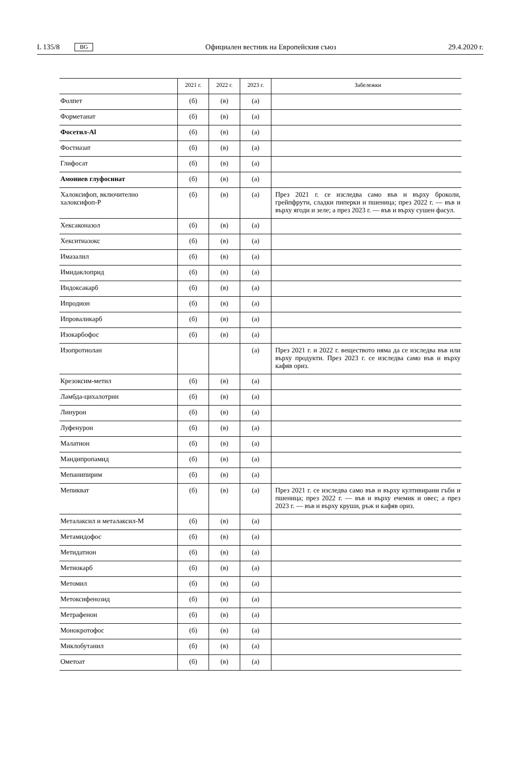L 135/8 BG Официален вестник на Европейския съюз 29.4.2020 г.
| | 2021 г. | 2022 г. | 2023 г. | Забележки |
| --- | --- | --- | --- | --- |
| Фолпет | (б) | (в) | (а) | |
| Форметанат | (б) | (в) | (а) | |
| Фосетил-Al | (б) | (в) | (а) | |
| Фостиазат | (б) | (в) | (а) | |
| Глифосат | (б) | (в) | (а) | |
| Амониев глуфосинат | (б) | (в) | (а) | |
| Халоксифоп, включително халоксифоп-Р | (б) | (в) | (а) | През 2021 г. се изследва само във и върху броколи, грейпфрути, сладки пиперки и пшеница; през 2022 г. — във и върху ягоди и зеле; а през 2023 г. — във и върху сушен фасул. |
| Хексаконазол | (б) | (в) | (а) | |
| Хекситиазокс | (б) | (в) | (а) | |
| Имазалил | (б) | (в) | (а) | |
| Имидаклоприд | (б) | (в) | (а) | |
| Индоксакарб | (б) | (в) | (а) | |
| Ипродион | (б) | (в) | (а) | |
| Ипроваликарб | (б) | (в) | (а) | |
| Изокарбофос | (б) | (в) | (а) | |
| Изопротиолан | | | (а) | През 2021 г. и 2022 г. веществото няма да се изследва във или върху продукти. През 2023 г. се изследва само във и върху кафяв ориз. |
| Крезоксим-метил | (б) | (в) | (а) | |
| Ламбда-цихалотрин | (б) | (в) | (а) | |
| Линурон | (б) | (в) | (а) | |
| Луфенурон | (б) | (в) | (а) | |
| Малатион | (б) | (в) | (а) | |
| Мандипропамид | (б) | (в) | (а) | |
| Мепанипирим | (б) | (в) | (а) | |
| Мепикват | (б) | (в) | (а) | През 2021 г. се изследва само във и върху култивирани гъби и пшеница; през 2022 г. — във и върху ечемик и овес; а през 2023 г. — във и върху круши, ръж и кафяв ориз. |
| Металаксил и металаксил-М | (б) | (в) | (а) | |
| Метамидофос | (б) | (в) | (а) | |
| Метидатион | (б) | (в) | (а) | |
| Метиокарб | (б) | (в) | (а) | |
| Метомил | (б) | (в) | (а) | |
| Метоксифенозид | (б) | (в) | (а) | |
| Метрафенон | (б) | (в) | (а) | |
| Монокротофос | (б) | (в) | (а) | |
| Миклобутанил | (б) | (в) | (а) | |
| Ометоат | (б) | (в) | (а) | |